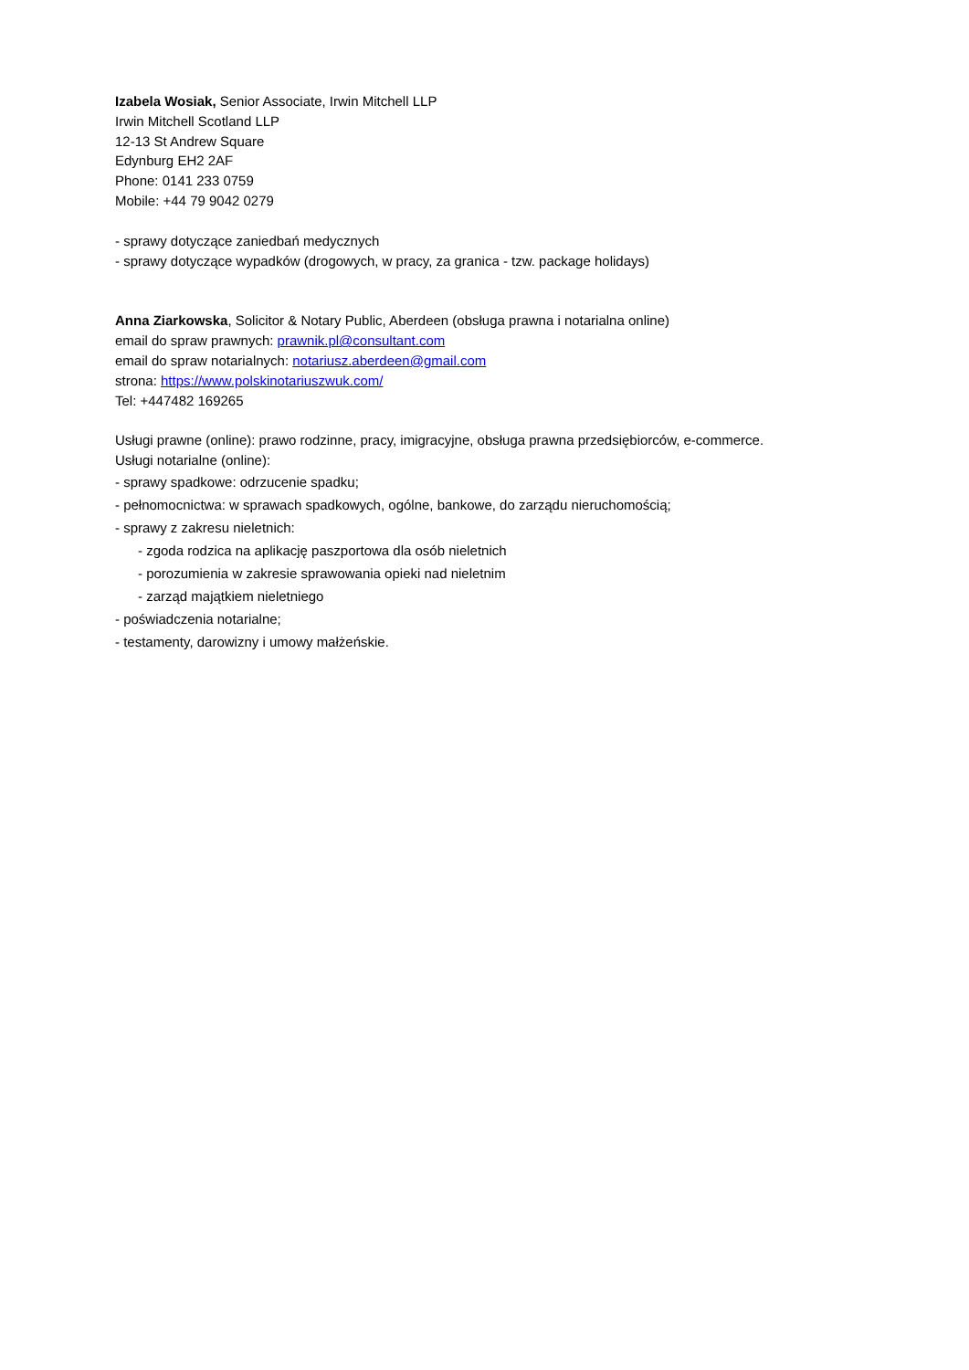Izabela Wosiak, Senior Associate, Irwin Mitchell LLP
Irwin Mitchell Scotland LLP
12-13 St Andrew Square
Edynburg EH2 2AF
Phone: 0141 233 0759
Mobile: +44 79 9042 0279
- sprawy dotyczące zaniedbań medycznych
- sprawy dotyczące wypadków (drogowych, w pracy, za granica - tzw. package holidays)
Anna Ziarkowska, Solicitor & Notary Public, Aberdeen (obsługa prawna i notarialna online)
email do spraw prawnych: prawnik.pl@consultant.com
email do spraw notarialnych: notariusz.aberdeen@gmail.com
strona: https://www.polskinotariuszwuk.com/
Tel: +447482 169265
Usługi prawne (online): prawo rodzinne, pracy, imigracyjne, obsługa prawna przedsiębiorców, e-commerce.
Usługi notarialne (online):
- sprawy spadkowe: odrzucenie spadku;
- pełnomocnictwa: w sprawach spadkowych, ogólne, bankowe, do zarządu nieruchomością;
- sprawy z zakresu nieletnich:
- zgoda rodzica na aplikację paszportowa dla osób nieletnich
- porozumienia w zakresie sprawowania opieki nad nieletnim
- zarząd majątkiem nieletniego
- poświadczenia notarialne;
- testamenty, darowizny i umowy małżeńskie.